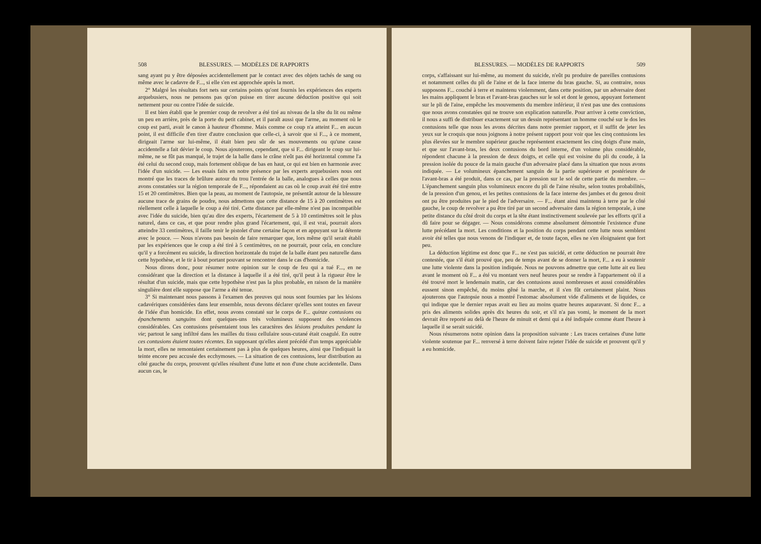508 BLESSURES. — MODÈLES DE RAPPORTS
sang ayant pu y être déposées accidentellement par le contact avec des objets tachés de sang ou même avec le cadavre de F..., si elle s'en est approchée après la mort.
2° Malgré les résultats fort nets sur certains points qu'ont fournis les expériences des experts arquebusiers, nous ne pensons pas qu'on puisse en tirer aucune déduction positive qui soit nettement pour ou contre l'idée de suicide.
Il est bien établi que le premier coup de revolver a été tiré au niveau de la tête du lit ou même un peu en arrière, près de la porte du petit cabinet, et il paraît aussi que l'arme, au moment où le coup est parti, avait le canon à hauteur d'homme. Mais comme ce coup n'a atteint F... en aucun point, il est difficile d'en tirer d'autre conclusion que celle-ci, à savoir que si F..., à ce moment, dirigeait l'arme sur lui-même, il était bien peu sûr de ses mouvements ou qu'une cause accidentelle a fait dévier le coup. Nous ajouterons, cependant, que si F... dirigeant le coup sur lui-même, ne se fût pas manqué, le trajet de la balle dans le crâne n'eût pas été horizontal comme l'a été celui du second coup, mais fortement oblique de bas en haut, ce qui est bien en harmonie avec l'idée d'un suicide. — Les essais faits en notre présence par les experts arquebusiers nous ont montré que les traces de brûlure autour du trou l'entrée de la balle, analogues à celles que nous avons constatées sur la région temporale de F..., répondaient au cas où le coup avait été tiré entre 15 et 20 centimètres. Bien que la peau, au moment de l'autopsie, ne présentât autour de la blessure aucune trace de grains de poudre, nous admettons que cette distance de 15 à 20 centimètres est réellement celle à laquelle le coup a été tiré. Cette distance par elle-même n'est pas incompatible avec l'idée du suicide, bien qu'au dire des experts, l'écartement de 5 à 10 centimètres soit le plus naturel, dans ce cas, et que pour rendre plus grand l'écartement, qui, il est vrai, pourrait alors atteindre 33 centimètres, il faille tenir le pistolet d'une certaine façon et en appuyant sur la détente avec le pouce. — Nous n'avons pas besoin de faire remarquer que, lors même qu'il serait établi par les expériences que le coup a été tiré à 5 centimètres, on ne pourrait, pour cela, en conclure qu'il y a forcément eu suicide, la direction horizontale du trajet de la balle étant peu naturelle dans cette hypothèse, et le tir à bout portant pouvant se rencontrer dans le cas d'homicide.
Nous dirons donc, pour résumer notre opinion sur le coup de feu qui a tué F..., en ne considérant que la direction et la distance à laquelle il a été tiré, qu'il peut à la rigueur être le résultat d'un suicide, mais que cette hypothèse n'est pas la plus probable, en raison de la manière singulière dont elle suppose que l'arme a été tenue.
3° Si maintenant nous passons à l'examen des preuves qui nous sont fournies par les lésions cadavériques considérées dans leur ensemble, nous devons déclarer qu'elles sont toutes en faveur de l'idée d'un homicide. En effet, nous avons constaté sur le corps de F... quinze contusions ou épanchements sanguins dont quelques-uns très volumineux supposent des violences considérables. Ces contusions présentaient tous les caractères des lésions produites pendant la vie; partout le sang infiltré dans les mailles du tissu cellulaire sous-cutané était coagulé. En outre ces contusions étaient toutes récentes. En supposant qu'elles aient précédé d'un temps appréciable la mort, elles ne remontaient certainement pas à plus de quelques heures, ainsi que l'indiquait la teinte encore peu accusée des ecchymoses. — La situation de ces contusions, leur distribution au côté gauche du corps, prouvent qu'elles résultent d'une lutte et non d'une chute accidentelle. Dans aucun cas, le
BLESSURES. — MODÈLES DE RAPPORTS 509
corps, s'affaissant sur lui-même, au moment du suicide, n'eût pu produire de pareilles contusions et notamment celles du pli de l'aine et de la face interne du bras gauche. Si, au contraire, nous supposons F... couché à terre et maintenu violemment, dans cette position, par un adversaire dont les mains appliquent le bras et l'avant-bras gauches sur le sol et dont le genou, appuyant fortement sur le pli de l'aine, empêche les mouvements du membre inférieur, il n'est pas une des contusions que nous avons constatées qui ne trouve son explication naturelle. Pour arriver à cette conviction, il nous a suffi de distribuer exactement sur un dessin représentant un homme couché sur le dos les contusions telle que nous les avons décrites dans notre premier rapport, et il suffit de jeter les yeux sur le croquis que nous joignons à notre présent rapport pour voir que les cinq contusions les plus élevées sur le membre supérieur gauche représentent exactement les cinq doigts d'une main, et que sur l'avant-bras, les deux contusions du bord interne, d'un volume plus considérable, répondent chacune à la pression de deux doigts, et celle qui est voisine du pli du coude, à la pression isolée du pouce de la main gauche d'un adversaire placé dans la situation que nous avons indiquée. — Le volumineux épanchement sanguin de la partie supérieure et postérieure de l'avant-bras a été produit, dans ce cas, par la pression sur le sol de cette partie du membre. — L'épanchement sanguin plus volumineux encore du pli de l'aine résulte, selon toutes probabilités, de la pression d'un genou, et les petites contusions de la face interne des jambes et du genou droit ont pu être produites par le pied de l'adversaire. — F... étant ainsi maintenu à terre par le côté gauche, le coup de revolver a pu être tiré par un second adversaire dans la région temporale, à une petite distance du côté droit du corps et la tête étant instinctivement soulevée par les efforts qu'il a dû faire pour se dégager. — Nous considérons comme absolument démontrée l'existence d'une lutte précédant la mort. Les conditions et la position du corps pendant cette lutte nous semblent avoir été telles que nous venons de l'indiquer et, de toute façon, elles ne s'en éloignaient que fort peu.
La déduction légitime est donc que F... ne s'est pas suicidé, et cette déduction ne pourrait être contestée, que s'il était prouvé que, peu de temps avant de se donner la mort, F... a eu à soutenir une lutte violente dans la position indiquée. Nous ne pouvons admettre que cette lutte ait eu lieu avant le moment où F... a été vu montant vers neuf heures pour se rendre à l'appartement où il a été trouvé mort le lendemain matin, car des contusions aussi nombreuses et aussi considérables eussent sinon empêché, du moins gêné la marche, et il s'en fût certainement plaint. Nous ajouterons que l'autopsie nous a montré l'estomac absolument vide d'aliments et de liquides, ce qui indique que le dernier repas avait eu lieu au moins quatre heures auparavant. Si donc F... a pris des aliments solides après dix heures du soir, et s'il n'a pas vomi, le moment de la mort devrait être reporté au delà de l'heure de minuit et demi qui a été indiquée comme étant l'heure à laquelle il se serait suicidé.
Nous résumerons notre opinion dans la proposition suivante : Les traces certaines d'une lutte violente soutenue par F... renversé à terre doivent faire rejeter l'idée de suicide et prouvent qu'il y a eu homicide.